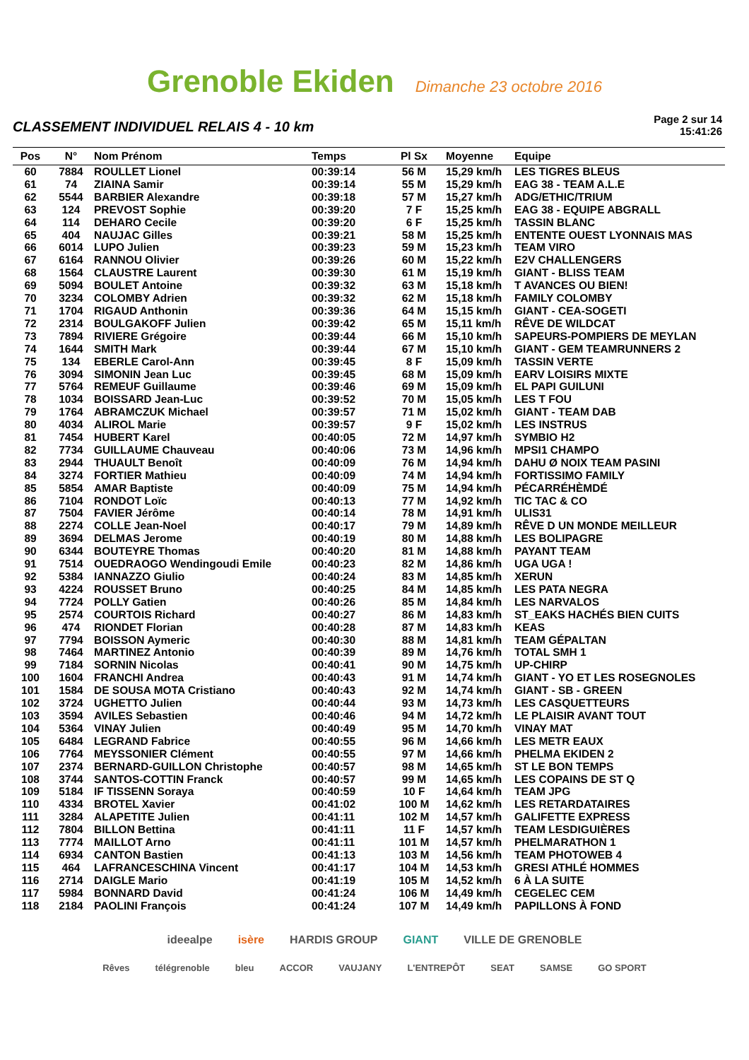Grenoble Ekiden Dimanche 23 octobre 2016
CLASSEMENT INDIVIDUEL RELAIS 4 - 10 km
Page 2 sur 14
15:41:26
| Pos | N° | Nom Prénom | Temps | Pl Sx | Moyenne | Equipe |
| --- | --- | --- | --- | --- | --- | --- |
| 60 | 7884 | ROULLET Lionel | 00:39:14 | 56 M | 15,29 km/h | LES TIGRES BLEUS |
| 61 | 74 | ZIAINA Samir | 00:39:14 | 55 M | 15,29 km/h | EAG 38 - TEAM A.L.E |
| 62 | 5544 | BARBIER Alexandre | 00:39:18 | 57 M | 15,27 km/h | ADG/ETHIC/TRIUM |
| 63 | 124 | PREVOST Sophie | 00:39:20 | 7 F | 15,25 km/h | EAG 38 - EQUIPE ABGRALL |
| 64 | 114 | DEHARO Cecile | 00:39:20 | 6 F | 15,25 km/h | TASSIN BLANC |
| 65 | 404 | NAUJAC Gilles | 00:39:21 | 58 M | 15,25 km/h | ENTENTE OUEST LYONNAIS MAS |
| 66 | 6014 | LUPO Julien | 00:39:23 | 59 M | 15,23 km/h | TEAM VIRO |
| 67 | 6164 | RANNOU Olivier | 00:39:26 | 60 M | 15,22 km/h | E2V CHALLENGERS |
| 68 | 1564 | CLAUSTRE Laurent | 00:39:30 | 61 M | 15,19 km/h | GIANT - BLISS TEAM |
| 69 | 5094 | BOULET Antoine | 00:39:32 | 63 M | 15,18 km/h | T AVANCES OU BIEN! |
| 70 | 3234 | COLOMBY Adrien | 00:39:32 | 62 M | 15,18 km/h | FAMILY COLOMBY |
| 71 | 1704 | RIGAUD Anthonin | 00:39:36 | 64 M | 15,15 km/h | GIANT - CEA-SOGETI |
| 72 | 2314 | BOULGAKOFF Julien | 00:39:42 | 65 M | 15,11 km/h | RÊVE DE WILDCAT |
| 73 | 7894 | RIVIERE Grégoire | 00:39:44 | 66 M | 15,10 km/h | SAPEURS-POMPIERS DE MEYLAN |
| 74 | 1644 | SMITH Mark | 00:39:44 | 67 M | 15,10 km/h | GIANT - GEM TEAMRUNNERS 2 |
| 75 | 134 | EBERLE Carol-Ann | 00:39:45 | 8 F | 15,09 km/h | TASSIN VERTE |
| 76 | 3094 | SIMONIN Jean Luc | 00:39:45 | 68 M | 15,09 km/h | EARV LOISIRS MIXTE |
| 77 | 5764 | REMEUF Guillaume | 00:39:46 | 69 M | 15,09 km/h | EL PAPI GUILUNI |
| 78 | 1034 | BOISSARD Jean-Luc | 00:39:52 | 70 M | 15,05 km/h | LES T FOU |
| 79 | 1764 | ABRAMCZUK Michael | 00:39:57 | 71 M | 15,02 km/h | GIANT - TEAM DAB |
| 80 | 4034 | ALIROL Marie | 00:39:57 | 9 F | 15,02 km/h | LES INSTRUS |
| 81 | 7454 | HUBERT Karel | 00:40:05 | 72 M | 14,97 km/h | SYMBIO H2 |
| 82 | 7734 | GUILLAUME Chauveau | 00:40:06 | 73 M | 14,96 km/h | MPSI1 CHAMPO |
| 83 | 2944 | THUAULT Benoît | 00:40:09 | 76 M | 14,94 km/h | DAHU Ø NOIX TEAM PASINI |
| 84 | 3274 | FORTIER Mathieu | 00:40:09 | 74 M | 14,94 km/h | FORTISSIMO FAMILY |
| 85 | 5854 | AMAR Baptiste | 00:40:09 | 75 M | 14,94 km/h | PÉCARRÉHÈMDÉ |
| 86 | 7104 | RONDOT Loïc | 00:40:13 | 77 M | 14,92 km/h | TIC TAC & CO |
| 87 | 7504 | FAVIER Jérôme | 00:40:14 | 78 M | 14,91 km/h | ULIS31 |
| 88 | 2274 | COLLE Jean-Noel | 00:40:17 | 79 M | 14,89 km/h | RÊVE D UN MONDE MEILLEUR |
| 89 | 3694 | DELMAS Jerome | 00:40:19 | 80 M | 14,88 km/h | LES BOLIPAGRE |
| 90 | 6344 | BOUTEYRE Thomas | 00:40:20 | 81 M | 14,88 km/h | PAYANT TEAM |
| 91 | 7514 | OUEDRAOGO Wendingoudi Emile | 00:40:23 | 82 M | 14,86 km/h | UGA UGA ! |
| 92 | 5384 | IANNAZZO Giulio | 00:40:24 | 83 M | 14,85 km/h | XERUN |
| 93 | 4224 | ROUSSET Bruno | 00:40:25 | 84 M | 14,85 km/h | LES PATA NEGRA |
| 94 | 7724 | POLLY Gatien | 00:40:26 | 85 M | 14,84 km/h | LES NARVALOS |
| 95 | 2574 | COURTOIS Richard | 00:40:27 | 86 M | 14,83 km/h | ST_EAKS HACHÉS BIEN CUITS |
| 96 | 474 | RIONDET Florian | 00:40:28 | 87 M | 14,83 km/h | KEAS |
| 97 | 7794 | BOISSON Aymeric | 00:40:30 | 88 M | 14,81 km/h | TEAM GÉPALTAN |
| 98 | 7464 | MARTINEZ Antonio | 00:40:39 | 89 M | 14,76 km/h | TOTAL SMH 1 |
| 99 | 7184 | SORNIN Nicolas | 00:40:41 | 90 M | 14,75 km/h | UP-CHIRP |
| 100 | 1604 | FRANCHI Andrea | 00:40:43 | 91 M | 14,74 km/h | GIANT - YO ET LES ROSEGNOLES |
| 101 | 1584 | DE SOUSA MOTA Cristiano | 00:40:43 | 92 M | 14,74 km/h | GIANT - SB - GREEN |
| 102 | 3724 | UGHETTO Julien | 00:40:44 | 93 M | 14,73 km/h | LES CASQUETTEURS |
| 103 | 3594 | AVILES Sebastien | 00:40:46 | 94 M | 14,72 km/h | LE PLAISIR AVANT TOUT |
| 104 | 5364 | VINAY Julien | 00:40:49 | 95 M | 14,70 km/h | VINAY MAT |
| 105 | 6484 | LEGRAND Fabrice | 00:40:55 | 96 M | 14,66 km/h | LES METR EAUX |
| 106 | 7764 | MEYSSONIER Clément | 00:40:55 | 97 M | 14,66 km/h | PHELMA EKIDEN 2 |
| 107 | 2374 | BERNARD-GUILLON Christophe | 00:40:57 | 98 M | 14,65 km/h | ST LE BON TEMPS |
| 108 | 3744 | SANTOS-COTTIN Franck | 00:40:57 | 99 M | 14,65 km/h | LES COPAINS DE ST Q |
| 109 | 5184 | IF TISSENN Soraya | 00:40:59 | 10 F | 14,64 km/h | TEAM JPG |
| 110 | 4334 | BROTEL Xavier | 00:41:02 | 100 M | 14,62 km/h | LES RETARDATAIRES |
| 111 | 3284 | ALAPETITE Julien | 00:41:11 | 102 M | 14,57 km/h | GALIFETTE EXPRESS |
| 112 | 7804 | BILLON Bettina | 00:41:11 | 11 F | 14,57 km/h | TEAM LESDIGUIÈRES |
| 113 | 7774 | MAILLOT Arno | 00:41:11 | 101 M | 14,57 km/h | PHELMARATHON 1 |
| 114 | 6934 | CANTON Bastien | 00:41:13 | 103 M | 14,56 km/h | TEAM PHOTOWEB 4 |
| 115 | 464 | LAFRANCESCHINA Vincent | 00:41:17 | 104 M | 14,53 km/h | GRESI ATHLÉ HOMMES |
| 116 | 2714 | DAIGLE Mario | 00:41:19 | 105 M | 14,52 km/h | 6 À LA SUITE |
| 117 | 5984 | BONNARD David | 00:41:24 | 106 M | 14,49 km/h | CEGELEC CEM |
| 118 | 2184 | PAOLINI François | 00:41:24 | 107 M | 14,49 km/h | PAPILLONS À FOND |
ideealpe isère HARDIS GROUP GIANT VILLE DE GRENOBLE
Rêves télégrenoble bleu ACCOR VAUJANY L'ENTREPÔT SEAT SAMSE GO SPORT